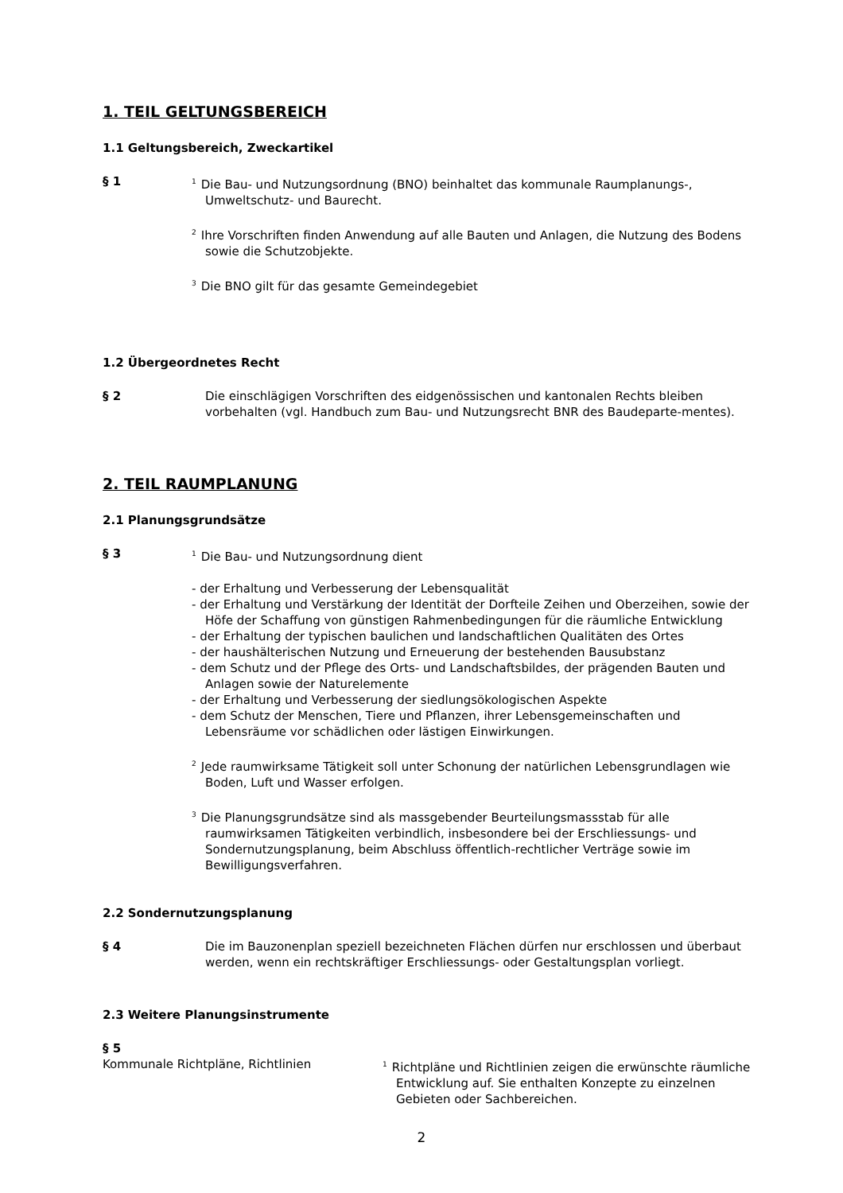1. TEIL GELTUNGSBEREICH
1.1 Geltungsbereich, Zweckartikel
§ 1
<sup>1</sup> Die Bau- und Nutzungsordnung (BNO) beinhaltet das kommunale Raumplanungs-, Umweltschutz- und Baurecht.
<sup>2</sup> Ihre Vorschriften finden Anwendung auf alle Bauten und Anlagen, die Nutzung des Bodens sowie die Schutzobjekte.
<sup>3</sup> Die BNO gilt für das gesamte Gemeindegebiet
1.2 Übergeordnetes Recht
§ 2 Die einschlägigen Vorschriften des eidgenössischen und kantonalen Rechts bleiben vorbehalten (vgl. Handbuch zum Bau- und Nutzungsrecht BNR des Baudeparte-mentes).
2. TEIL RAUMPLANUNG
2.1 Planungsgrundsätze
§ 3
<sup>1</sup> Die Bau- und Nutzungsordnung dient
- der Erhaltung und Verbesserung der Lebensqualität
- der Erhaltung und Verstärkung der Identität der Dorfteile Zeihen und Oberzeihen, sowie der Höfe der Schaffung von günstigen Rahmenbedingungen für die räumliche Entwicklung
- der Erhaltung der typischen baulichen und landschaftlichen Qualitäten des Ortes
- der haushälterischen Nutzung und Erneuerung der bestehenden Bausubstanz
- dem Schutz und der Pflege des Orts- und Landschaftsbildes, der prägenden Bauten und Anlagen sowie der Naturelemente
- der Erhaltung und Verbesserung der siedlungsökologischen Aspekte
- dem Schutz der Menschen, Tiere und Pflanzen, ihrer Lebensgemeinschaften und Lebensräume vor schädlichen oder lästigen Einwirkungen.
<sup>2</sup> Jede raumwirksame Tätigkeit soll unter Schonung der natürlichen Lebensgrundlagen wie Boden, Luft und Wasser erfolgen.
<sup>3</sup> Die Planungsgrundsätze sind als massgebender Beurteilungsmassstab für alle raumwirksamen Tätigkeiten verbindlich, insbesondere bei der Erschliessungs- und Sondernutzungsplanung, beim Abschluss öffentlich-rechtlicher Verträge sowie im Bewilligungsverfahren.
2.2 Sondernutzungsplanung
§ 4 Die im Bauzonenplan speziell bezeichneten Flächen dürfen nur erschlossen und überbaut werden, wenn ein rechtskräftiger Erschliessungs- oder Gestaltungsplan vorliegt.
2.3 Weitere Planungsinstrumente
§ 5
Kommunale Richtpläne, Richtlinien
<sup>1</sup> Richtpläne und Richtlinien zeigen die erwünschte räumliche Entwicklung auf. Sie enthalten Konzepte zu einzelnen Gebieten oder Sachbereichen.
2